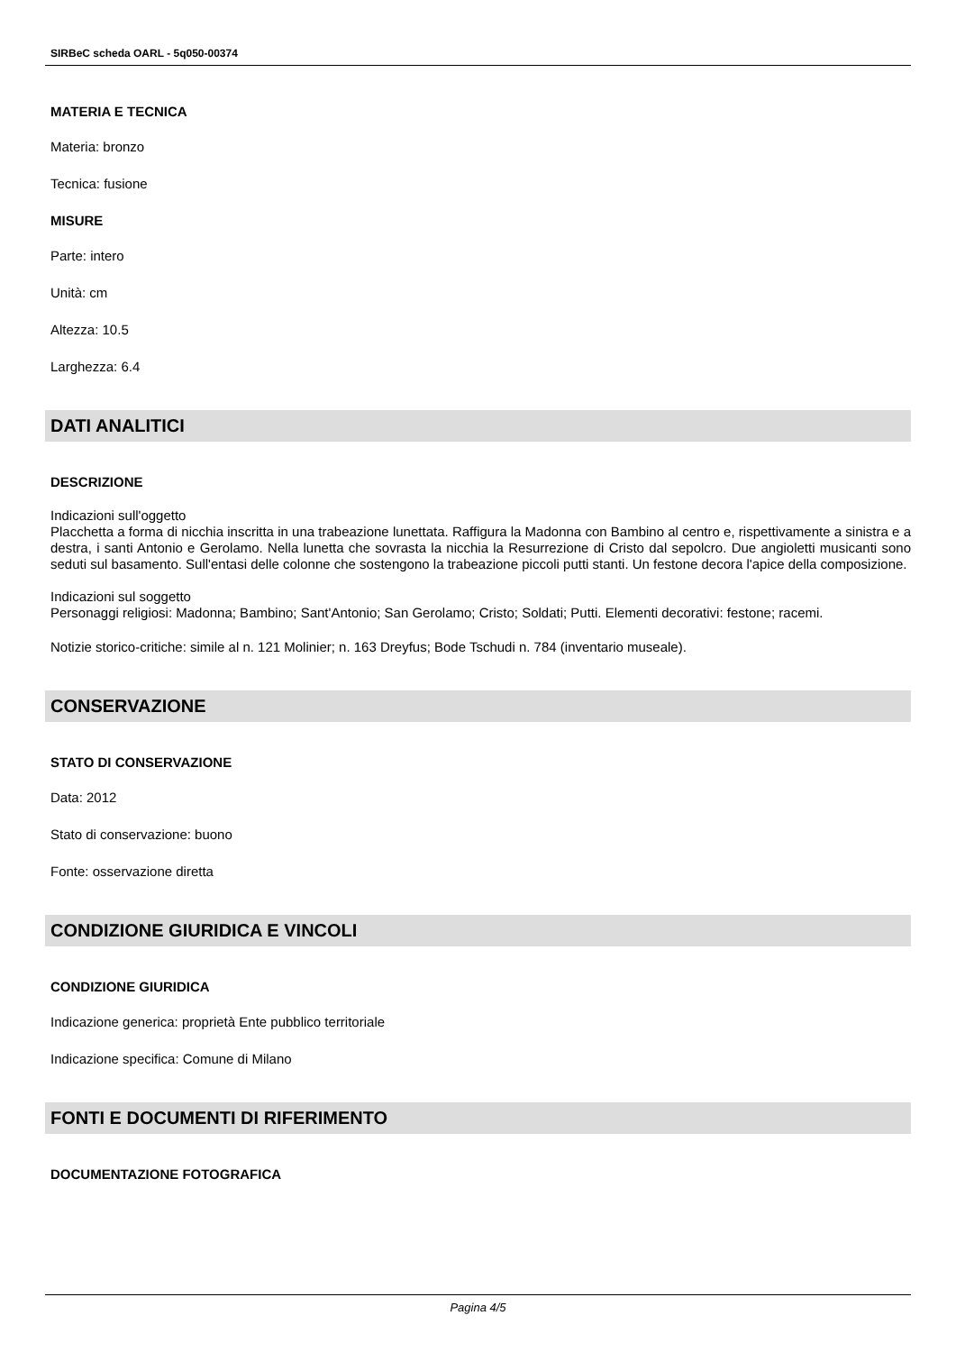SIRBeC scheda OARL - 5q050-00374
MATERIA E TECNICA
Materia: bronzo
Tecnica: fusione
MISURE
Parte: intero
Unità: cm
Altezza: 10.5
Larghezza: 6.4
DATI ANALITICI
DESCRIZIONE
Indicazioni sull'oggetto
Placchetta a forma di nicchia inscritta in una trabeazione lunettata. Raffigura la Madonna con Bambino al centro e, rispettivamente a sinistra e a destra, i santi Antonio e Gerolamo. Nella lunetta che sovrasta la nicchia la Resurrezione di Cristo dal sepolcro. Due angioletti musicanti sono seduti sul basamento. Sull'entasi delle colonne che sostengono la trabeazione piccoli putti stanti. Un festone decora l'apice della composizione.
Indicazioni sul soggetto
Personaggi religiosi: Madonna; Bambino; Sant'Antonio; San Gerolamo; Cristo; Soldati; Putti. Elementi decorativi: festone; racemi.
Notizie storico-critiche: simile al n. 121 Molinier; n. 163 Dreyfus; Bode Tschudi n. 784 (inventario museale).
CONSERVAZIONE
STATO DI CONSERVAZIONE
Data: 2012
Stato di conservazione: buono
Fonte: osservazione diretta
CONDIZIONE GIURIDICA E VINCOLI
CONDIZIONE GIURIDICA
Indicazione generica: proprietà Ente pubblico territoriale
Indicazione specifica: Comune di Milano
FONTI E DOCUMENTI DI RIFERIMENTO
DOCUMENTAZIONE FOTOGRAFICA
Pagina 4/5